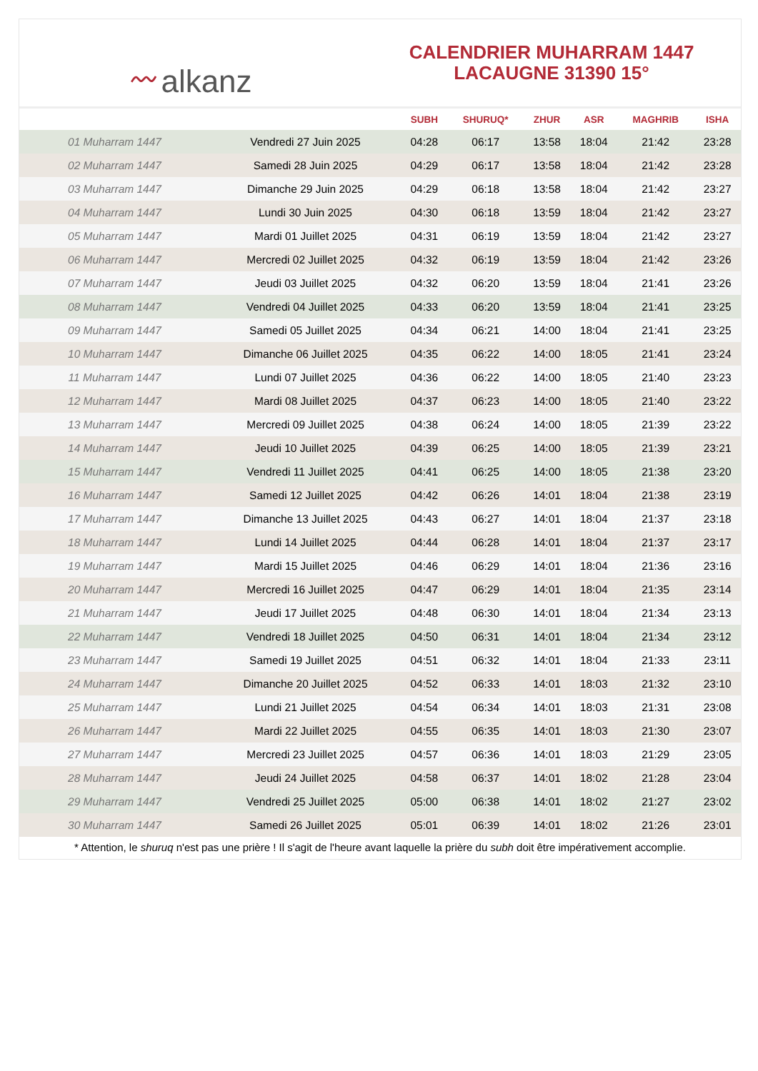〰 alkanz
CALENDRIER MUHARRAM 1447
LACAUGNE 31390 15°
| | | SUBH | SHURUQ* | ZHUR | ASR | MAGHRIB | ISHA |
| --- | --- | --- | --- | --- | --- | --- | --- |
| 01 Muharram 1447 | Vendredi 27 Juin 2025 | 04:28 | 06:17 | 13:58 | 18:04 | 21:42 | 23:28 |
| 02 Muharram 1447 | Samedi 28 Juin 2025 | 04:29 | 06:17 | 13:58 | 18:04 | 21:42 | 23:28 |
| 03 Muharram 1447 | Dimanche 29 Juin 2025 | 04:29 | 06:18 | 13:58 | 18:04 | 21:42 | 23:27 |
| 04 Muharram 1447 | Lundi 30 Juin 2025 | 04:30 | 06:18 | 13:59 | 18:04 | 21:42 | 23:27 |
| 05 Muharram 1447 | Mardi 01 Juillet 2025 | 04:31 | 06:19 | 13:59 | 18:04 | 21:42 | 23:27 |
| 06 Muharram 1447 | Mercredi 02 Juillet 2025 | 04:32 | 06:19 | 13:59 | 18:04 | 21:42 | 23:26 |
| 07 Muharram 1447 | Jeudi 03 Juillet 2025 | 04:32 | 06:20 | 13:59 | 18:04 | 21:41 | 23:26 |
| 08 Muharram 1447 | Vendredi 04 Juillet 2025 | 04:33 | 06:20 | 13:59 | 18:04 | 21:41 | 23:25 |
| 09 Muharram 1447 | Samedi 05 Juillet 2025 | 04:34 | 06:21 | 14:00 | 18:04 | 21:41 | 23:25 |
| 10 Muharram 1447 | Dimanche 06 Juillet 2025 | 04:35 | 06:22 | 14:00 | 18:05 | 21:41 | 23:24 |
| 11 Muharram 1447 | Lundi 07 Juillet 2025 | 04:36 | 06:22 | 14:00 | 18:05 | 21:40 | 23:23 |
| 12 Muharram 1447 | Mardi 08 Juillet 2025 | 04:37 | 06:23 | 14:00 | 18:05 | 21:40 | 23:22 |
| 13 Muharram 1447 | Mercredi 09 Juillet 2025 | 04:38 | 06:24 | 14:00 | 18:05 | 21:39 | 23:22 |
| 14 Muharram 1447 | Jeudi 10 Juillet 2025 | 04:39 | 06:25 | 14:00 | 18:05 | 21:39 | 23:21 |
| 15 Muharram 1447 | Vendredi 11 Juillet 2025 | 04:41 | 06:25 | 14:00 | 18:05 | 21:38 | 23:20 |
| 16 Muharram 1447 | Samedi 12 Juillet 2025 | 04:42 | 06:26 | 14:01 | 18:04 | 21:38 | 23:19 |
| 17 Muharram 1447 | Dimanche 13 Juillet 2025 | 04:43 | 06:27 | 14:01 | 18:04 | 21:37 | 23:18 |
| 18 Muharram 1447 | Lundi 14 Juillet 2025 | 04:44 | 06:28 | 14:01 | 18:04 | 21:37 | 23:17 |
| 19 Muharram 1447 | Mardi 15 Juillet 2025 | 04:46 | 06:29 | 14:01 | 18:04 | 21:36 | 23:16 |
| 20 Muharram 1447 | Mercredi 16 Juillet 2025 | 04:47 | 06:29 | 14:01 | 18:04 | 21:35 | 23:14 |
| 21 Muharram 1447 | Jeudi 17 Juillet 2025 | 04:48 | 06:30 | 14:01 | 18:04 | 21:34 | 23:13 |
| 22 Muharram 1447 | Vendredi 18 Juillet 2025 | 04:50 | 06:31 | 14:01 | 18:04 | 21:34 | 23:12 |
| 23 Muharram 1447 | Samedi 19 Juillet 2025 | 04:51 | 06:32 | 14:01 | 18:04 | 21:33 | 23:11 |
| 24 Muharram 1447 | Dimanche 20 Juillet 2025 | 04:52 | 06:33 | 14:01 | 18:03 | 21:32 | 23:10 |
| 25 Muharram 1447 | Lundi 21 Juillet 2025 | 04:54 | 06:34 | 14:01 | 18:03 | 21:31 | 23:08 |
| 26 Muharram 1447 | Mardi 22 Juillet 2025 | 04:55 | 06:35 | 14:01 | 18:03 | 21:30 | 23:07 |
| 27 Muharram 1447 | Mercredi 23 Juillet 2025 | 04:57 | 06:36 | 14:01 | 18:03 | 21:29 | 23:05 |
| 28 Muharram 1447 | Jeudi 24 Juillet 2025 | 04:58 | 06:37 | 14:01 | 18:02 | 21:28 | 23:04 |
| 29 Muharram 1447 | Vendredi 25 Juillet 2025 | 05:00 | 06:38 | 14:01 | 18:02 | 21:27 | 23:02 |
| 30 Muharram 1447 | Samedi 26 Juillet 2025 | 05:01 | 06:39 | 14:01 | 18:02 | 21:26 | 23:01 |
* Attention, le shuruq n'est pas une prière ! Il s'agit de l'heure avant laquelle la prière du subh doit être impérativement accomplie.